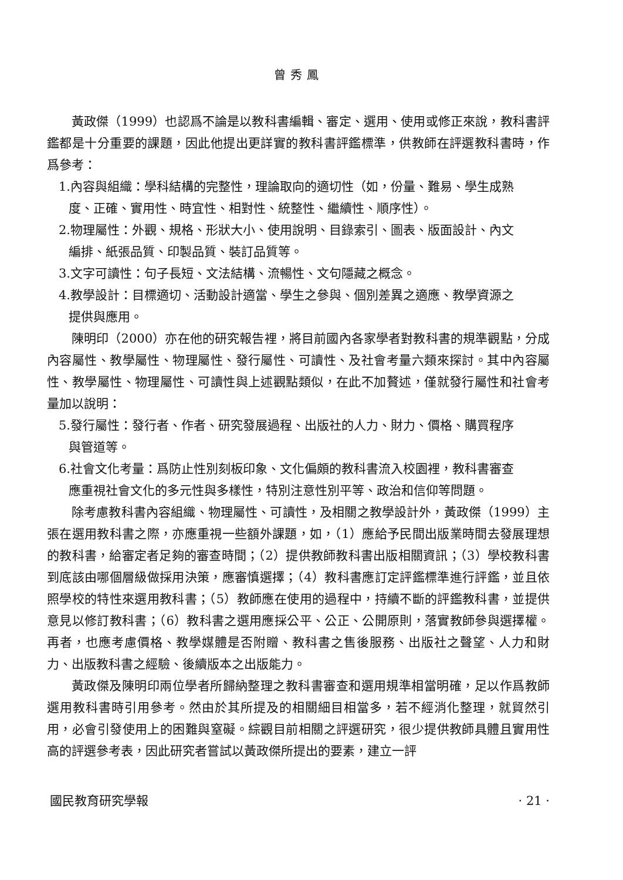曾秀鳳
黃政傑（1999）也認爲不論是以教科書編輯、審定、選用、使用或修正來說，教科書評鑑都是十分重要的課題，因此他提出更詳實的教科書評鑑標準，供教師在評選教科書時，作爲參考：
1.內容與組織：學科結構的完整性，理論取向的適切性（如，份量、難易、學生成熟
度、正確、實用性、時宜性、相對性、統整性、繼續性、順序性）。
2.物理屬性：外觀、規格、形狀大小、使用說明、目錄索引、圖表、版面設計、內文
編排、紙張品質、印製品質、裝訂品質等。
3.文字可讀性：句子長短、文法結構、流暢性、文句隱藏之概念。
4.教學設計：目標適切、活動設計適當、學生之參與、個別差異之適應、教學資源之
提供與應用。
陳明印（2000）亦在他的研究報告裡，將目前國內各家學者對教科書的規準觀點，分成內容屬性、教學屬性、物理屬性、發行屬性、可讀性、及社會考量六類來探討。其中內容屬性、教學屬性、物理屬性、可讀性與上述觀點類似，在此不加贅述，僅就發行屬性和社會考量加以說明：
5.發行屬性：發行者、作者、研究發展過程、出版社的人力、財力、價格、購買程序
與管道等。
6.社會文化考量：爲防止性別刻板印象、文化偏頗的教科書流入校園裡，教科書審查
應重視社會文化的多元性與多樣性，特別注意性別平等、政治和信仰等問題。
除考慮教科書內容組織、物理屬性、可讀性，及相關之教學設計外，黃政傑（1999）主張在選用教科書之際，亦應重視一些額外課題，如，（1）應給予民間出版業時間去發展理想的教科書，給審定者足夠的審查時間；（2）提供教師教科書出版相關資訊；（3）學校教科書到底該由哪個層級做採用決策，應審慎選擇；（4）教科書應訂定評鑑標準進行評鑑，並且依照學校的特性來選用教科書；（5）教師應在使用的過程中，持續不斷的評鑑教科書，並提供意見以修訂教科書；（6）教科書之選用應採公平、公正、公開原則，落實教師參與選擇權。再者，也應考慮價格、教學媒體是否附贈、教科書之售後服務、出版社之聲望、人力和財力、出版教科書之經驗、後續版本之出版能力。
黃政傑及陳明印兩位學者所歸納整理之教科書審查和選用規準相當明確，足以作爲教師選用教科書時引用參考。然由於其所提及的相關細目相當多，若不經消化整理，就貿然引用，必會引發使用上的困難與窒礙。綜觀目前相關之評選研究，很少提供教師具體且實用性高的評選參考表，因此研究者嘗試以黃政傑所提出的要素，建立一評
國民教育研究學報 · 21 ·